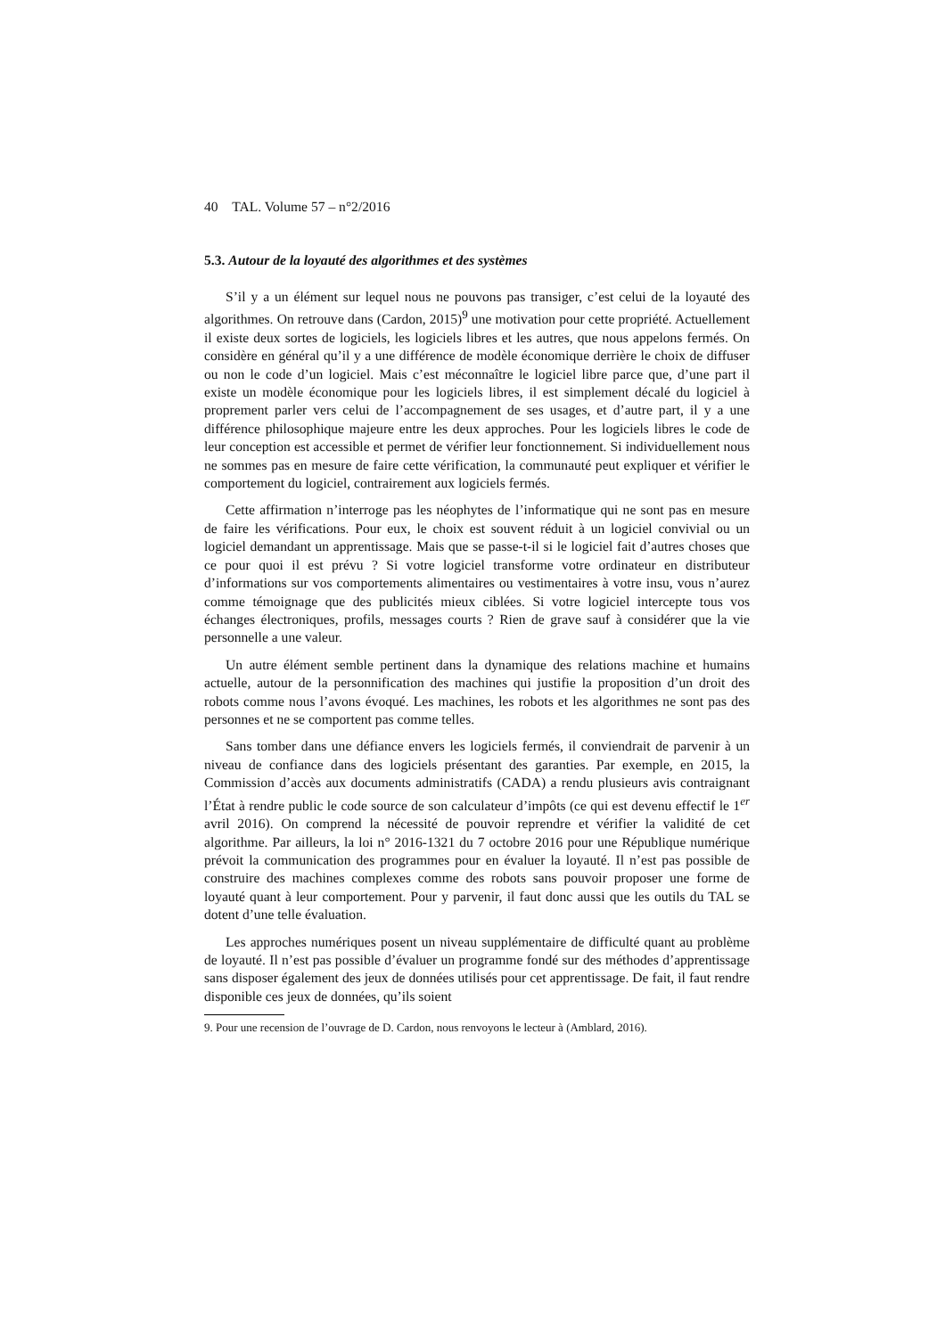40 TAL. Volume 57 – n°2/2016
5.3. Autour de la loyauté des algorithmes et des systèmes
S’il y a un élément sur lequel nous ne pouvons pas transiger, c’est celui de la loyauté des algorithmes. On retrouve dans (Cardon, 2015)<sup>9</sup> une motivation pour cette propriété. Actuellement il existe deux sortes de logiciels, les logiciels libres et les autres, que nous appelons fermés. On considère en général qu’il y a une différence de modèle économique derrière le choix de diffuser ou non le code d’un logiciel. Mais c’est méconnaître le logiciel libre parce que, d’une part il existe un modèle économique pour les logiciels libres, il est simplement décalé du logiciel à proprement parler vers celui de l’accompagnement de ses usages, et d’autre part, il y a une différence philosophique majeure entre les deux approches. Pour les logiciels libres le code de leur conception est accessible et permet de vérifier leur fonctionnement. Si individuellement nous ne sommes pas en mesure de faire cette vérification, la communauté peut expliquer et vérifier le comportement du logiciel, contrairement aux logiciels fermés.
Cette affirmation n’interroge pas les néophytes de l’informatique qui ne sont pas en mesure de faire les vérifications. Pour eux, le choix est souvent réduit à un logiciel convivial ou un logiciel demandant un apprentissage. Mais que se passe-t-il si le logiciel fait d’autres choses que ce pour quoi il est prévu ? Si votre logiciel transforme votre ordinateur en distributeur d’informations sur vos comportements alimentaires ou vestimentaires à votre insu, vous n’aurez comme témoignage que des publicités mieux ciblées. Si votre logiciel intercepte tous vos échanges électroniques, profils, messages courts ? Rien de grave sauf à considérer que la vie personnelle a une valeur.
Un autre élément semble pertinent dans la dynamique des relations machine et humains actuelle, autour de la personnification des machines qui justifie la proposition d’un droit des robots comme nous l’avons évoqué. Les machines, les robots et les algorithmes ne sont pas des personnes et ne se comportent pas comme telles.
Sans tomber dans une défiance envers les logiciels fermés, il conviendrait de parvenir à un niveau de confiance dans des logiciels présentant des garanties. Par exemple, en 2015, la Commission d’accès aux documents administratifs (CADA) a rendu plusieurs avis contraignant l’État à rendre public le code source de son calculateur d’impôts (ce qui est devenu effectif le 1<sup>er</sup> avril 2016). On comprend la nécessité de pouvoir reprendre et vérifier la validité de cet algorithme. Par ailleurs, la loi n° 2016-1321 du 7 octobre 2016 pour une République numérique prévoit la communication des programmes pour en évaluer la loyauté. Il n’est pas possible de construire des machines complexes comme des robots sans pouvoir proposer une forme de loyauté quant à leur comportement. Pour y parvenir, il faut donc aussi que les outils du TAL se dotent d’une telle évaluation.
Les approches numériques posent un niveau supplémentaire de difficulté quant au problème de loyauté. Il n’est pas possible d’évaluer un programme fondé sur des méthodes d’apprentissage sans disposer également des jeux de données utilisés pour cet apprentissage. De fait, il faut rendre disponible ces jeux de données, qu’ils soient
9. Pour une recension de l’ouvrage de D. Cardon, nous renvoyons le lecteur à (Amblard, 2016).